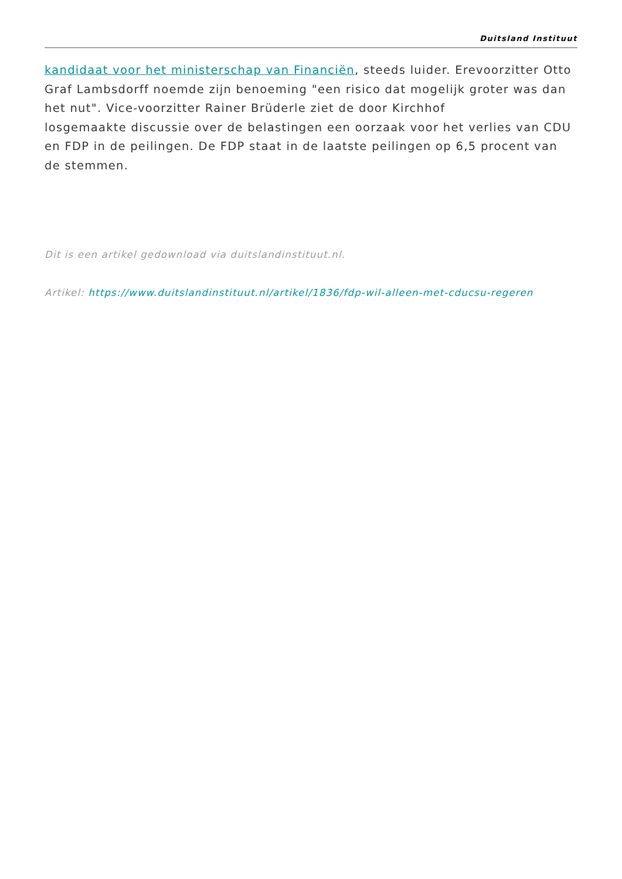Duitsland Instituut
kandidaat voor het ministerschap van Financiën, steeds luider. Erevoorzitter Otto Graf Lambsdorff noemde zijn benoeming "een risico dat mogelijk groter was dan het nut". Vice-voorzitter Rainer Brüderle ziet de door Kirchhof
losgemaakte discussie over de belastingen een oorzaak voor het verlies van CDU en FDP in de peilingen. De FDP staat in de laatste peilingen op 6,5 procent van de stemmen.
Dit is een artikel gedownload via duitslandinstituut.nl.
Artikel: https://www.duitslandinstituut.nl/artikel/1836/fdp-wil-alleen-met-cducsu-regeren